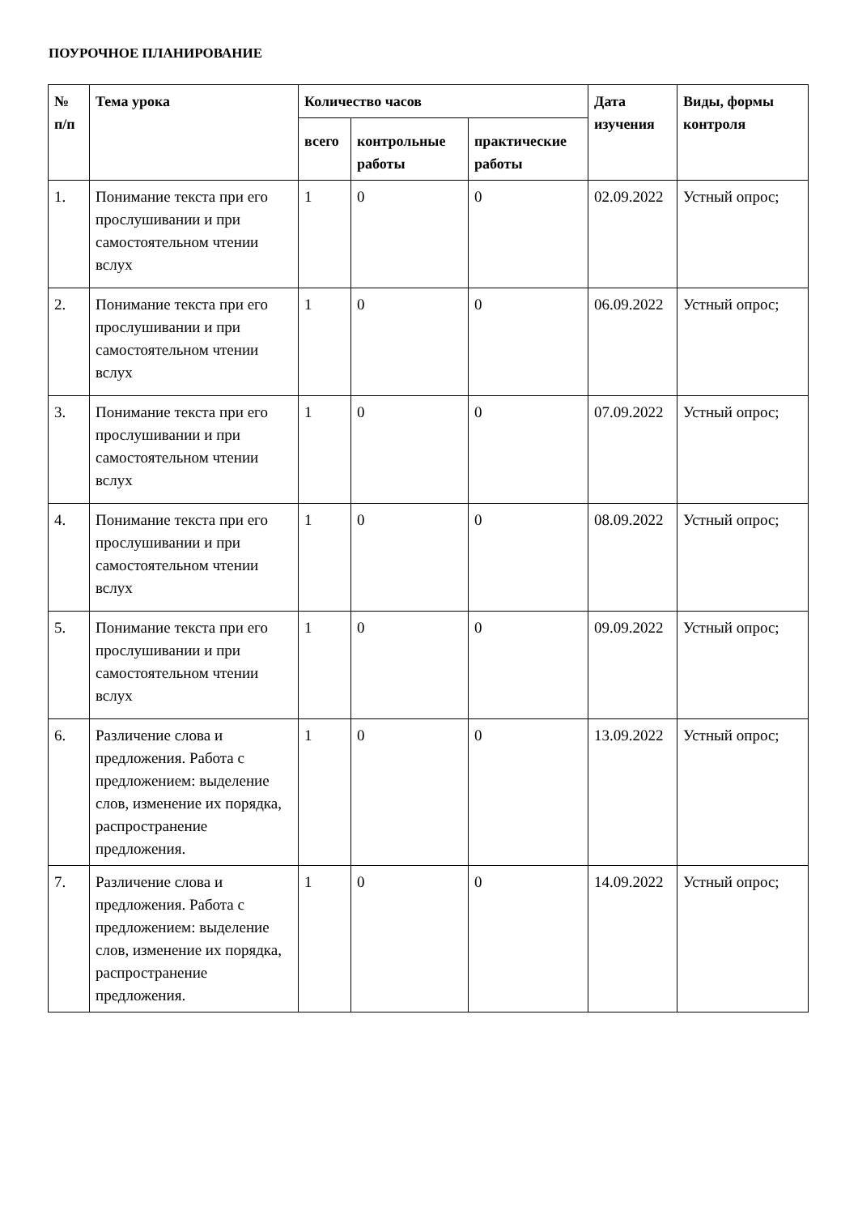ПОУРОЧНОЕ ПЛАНИРОВАНИЕ
| № п/п | Тема урока | Количество часов | | | Дата изучения | Виды, формы контроля |
| --- | --- | --- | --- | --- | --- | --- |
| | | всего | контрольные работы | практические работы | | |
| 1. | Понимание текста при его прослушивании и при самостоятельном чтении вслух | 1 | 0 | 0 | 02.09.2022 | Устный опрос; |
| 2. | Понимание текста при его прослушивании и при самостоятельном чтении вслух | 1 | 0 | 0 | 06.09.2022 | Устный опрос; |
| 3. | Понимание текста при его прослушивании и при самостоятельном чтении вслух | 1 | 0 | 0 | 07.09.2022 | Устный опрос; |
| 4. | Понимание текста при его прослушивании и при самостоятельном чтении вслух | 1 | 0 | 0 | 08.09.2022 | Устный опрос; |
| 5. | Понимание текста при его прослушивании и при самостоятельном чтении вслух | 1 | 0 | 0 | 09.09.2022 | Устный опрос; |
| 6. | Различение слова и предложения. Работа с предложением: выделение слов, изменение их порядка, распространение предложения. | 1 | 0 | 0 | 13.09.2022 | Устный опрос; |
| 7. | Различение слова и предложения. Работа с предложением: выделение слов, изменение их порядка, распространение предложения. | 1 | 0 | 0 | 14.09.2022 | Устный опрос; |